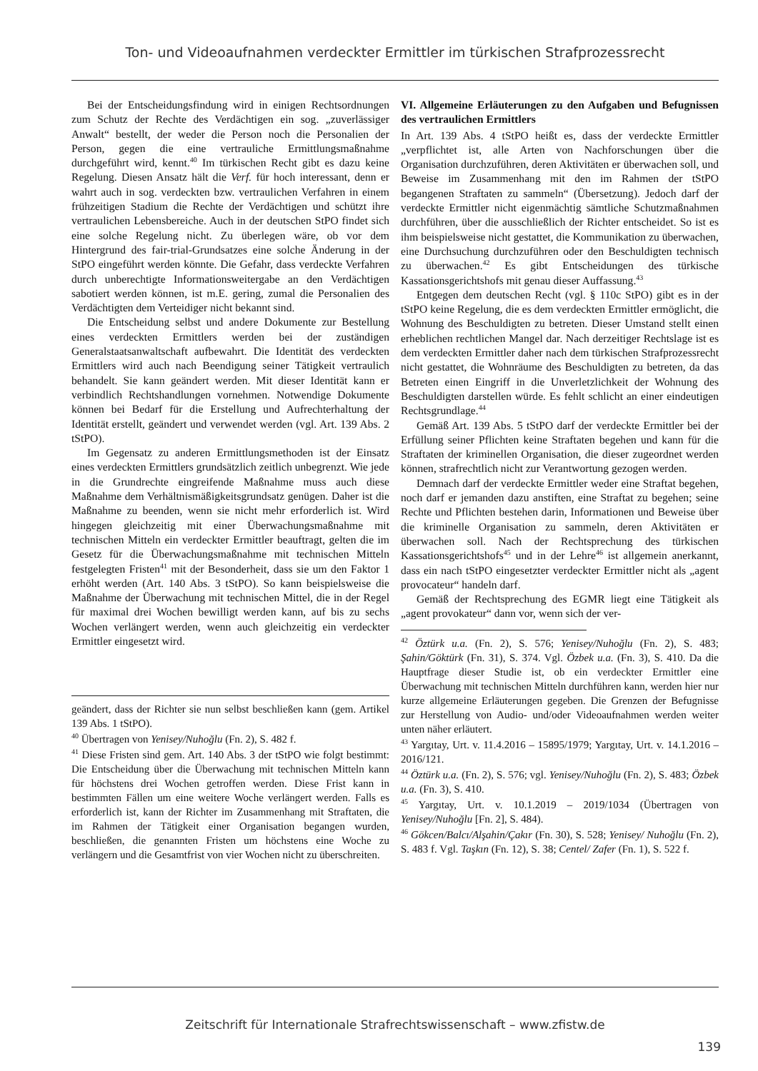Ton- und Videoaufnahmen verdeckter Ermittler im türkischen Strafprozessrecht
Bei der Entscheidungsfindung wird in einigen Rechtsordnungen zum Schutz der Rechte des Verdächtigen ein sog. „zuverlässiger Anwalt“ bestellt, der weder die Person noch die Personalien der Person, gegen die eine vertrauliche Ermittlungsmaßnahme durchgeführt wird, kennt.<sup>40</sup> Im türkischen Recht gibt es dazu keine Regelung. Diesen Ansatz hält die Verf. für hoch interessant, denn er wahrt auch in sog. verdeckten bzw. vertraulichen Verfahren in einem frühzeitigen Stadium die Rechte der Verdächtigen und schützt ihre vertraulichen Lebensbereiche. Auch in der deutschen StPO findet sich eine solche Regelung nicht. Zu überlegen wäre, ob vor dem Hintergrund des fair-trial-Grundsatzes eine solche Änderung in der StPO eingeführt werden könnte. Die Gefahr, dass verdeckte Verfahren durch unberechtigte Informationsweitergabe an den Verdächtigen sabotiert werden können, ist m.E. gering, zumal die Personalien des Verdächtigten dem Verteidiger nicht bekannt sind.
Die Entscheidung selbst und andere Dokumente zur Bestellung eines verdeckten Ermittlers werden bei der zuständigen Generalstaatsanwaltschaft aufbewahrt. Die Identität des verdeckten Ermittlers wird auch nach Beendigung seiner Tätigkeit vertraulich behandelt. Sie kann geändert werden. Mit dieser Identität kann er verbindlich Rechtshandlungen vornehmen. Notwendige Dokumente können bei Bedarf für die Erstellung und Aufrechterhaltung der Identität erstellt, geändert und verwendet werden (vgl. Art. 139 Abs. 2 tStPO).
Im Gegensatz zu anderen Ermittlungsmethoden ist der Einsatz eines verdeckten Ermittlers grundsätzlich zeitlich unbegrenzt. Wie jede in die Grundrechte eingreifende Maßnahme muss auch diese Maßnahme dem Verhältnismäßigkeitsgrundsatz genügen. Daher ist die Maßnahme zu beenden, wenn sie nicht mehr erforderlich ist. Wird hingegen gleichzeitig mit einer Überwachungsmaßnahme mit technischen Mitteln ein verdeckter Ermittler beauftragt, gelten die im Gesetz für die Überwachungsmaßnahme mit technischen Mitteln festgelegten Fristen<sup>41</sup> mit der Besonderheit, dass sie um den Faktor 1 erhöht werden (Art. 140 Abs. 3 tStPO). So kann beispielsweise die Maßnahme der Überwachung mit technischen Mittel, die in der Regel für maximal drei Wochen bewilligt werden kann, auf bis zu sechs Wochen verlängert werden, wenn auch gleichzeitig ein verdeckter Ermittler eingesetzt wird.
geändert, dass der Richter sie nun selbst beschließen kann (gem. Artikel 139 Abs. 1 tStPO).
<sup>40</sup> Übertragen von Yenisey/Nuhoğlu (Fn. 2), S. 482 f.
<sup>41</sup> Diese Fristen sind gem. Art. 140 Abs. 3 der tStPO wie folgt bestimmt: Die Entscheidung über die Überwachung mit technischen Mitteln kann für höchstens drei Wochen getroffen werden. Diese Frist kann in bestimmten Fällen um eine weitere Woche verlängert werden. Falls es erforderlich ist, kann der Richter im Zusammenhang mit Straftaten, die im Rahmen der Tätigkeit einer Organisation begangen wurden, beschließen, die genannten Fristen um höchstens eine Woche zu verlängern und die Gesamtfrist von vier Wochen nicht zu überschreiten.
VI. Allgemeine Erläuterungen zu den Aufgaben und Befugnissen des vertraulichen Ermittlers
In Art. 139 Abs. 4 tStPO heißt es, dass der verdeckte Ermittler „verpflichtet ist, alle Arten von Nachforschungen über die Organisation durchzuführen, deren Aktivitäten er überwachen soll, und Beweise im Zusammenhang mit den im Rahmen der tStPO begangenen Straftaten zu sammeln“ (Übersetzung). Jedoch darf der verdeckte Ermittler nicht eigenmächtig sämtliche Schutzmaßnahmen durchführen, über die ausschließlich der Richter entscheidet. So ist es ihm beispielsweise nicht gestattet, die Kommunikation zu überwachen, eine Durchsuchung durchzuführen oder den Beschuldigten technisch zu überwachen.<sup>42</sup> Es gibt Entscheidungen des türkische Kassationsgerichtshofs mit genau dieser Auffassung.<sup>43</sup>
Entgegen dem deutschen Recht (vgl. § 110c StPO) gibt es in der tStPO keine Regelung, die es dem verdeckten Ermittler ermöglicht, die Wohnung des Beschuldigten zu betreten. Dieser Umstand stellt einen erheblichen rechtlichen Mangel dar. Nach derzeitiger Rechtslage ist es dem verdeckten Ermittler daher nach dem türkischen Strafprozessrecht nicht gestattet, die Wohnräume des Beschuldigten zu betreten, da das Betreten einen Eingriff in die Unverletzlichkeit der Wohnung des Beschuldigten darstellen würde. Es fehlt schlicht an einer eindeutigen Rechtsgrundlage.<sup>44</sup>
Gemäß Art. 139 Abs. 5 tStPO darf der verdeckte Ermittler bei der Erfüllung seiner Pflichten keine Straftaten begehen und kann für die Straftaten der kriminellen Organisation, die dieser zugeordnet werden können, strafrechtlich nicht zur Verantwortung gezogen werden.
Demnach darf der verdeckte Ermittler weder eine Straftat begehen, noch darf er jemanden dazu anstiften, eine Straftat zu begehen; seine Rechte und Pflichten bestehen darin, Informationen und Beweise über die kriminelle Organisation zu sammeln, deren Aktivitäten er überwachen soll. Nach der Rechtsprechung des türkischen Kassationsgerichtshofs<sup>45</sup> und in der Lehre<sup>46</sup> ist allgemein anerkannt, dass ein nach tStPO eingesetzter verdeckter Ermittler nicht als „agent provocateur“ handeln darf.
Gemäß der Rechtsprechung des EGMR liegt eine Tätigkeit als „agent provokateur“ dann vor, wenn sich der ver-
<sup>42</sup> Öztürk u.a. (Fn. 2), S. 576; Yenisey/Nuhoğlu (Fn. 2), S. 483; Şahin/Göktürk (Fn. 31), S. 374. Vgl. Özbek u.a. (Fn. 3), S. 410. Da die Hauptfrage dieser Studie ist, ob ein verdeckter Ermittler eine Überwachung mit technischen Mitteln durchführen kann, werden hier nur kurze allgemeine Erläuterungen gegeben. Die Grenzen der Befugnisse zur Herstellung von Audio- und/oder Videoaufnahmen werden weiter unten näher erläutert.
<sup>43</sup> Yargıtay, Urt. v. 11.4.2016 – 15895/1979; Yargıtay, Urt. v. 14.1.2016 – 2016/121.
<sup>44</sup> Öztürk u.a. (Fn. 2), S. 576; vgl. Yenisey/Nuhoğlu (Fn. 2), S. 483; Özbek u.a. (Fn. 3), S. 410.
<sup>45</sup> Yargıtay, Urt. v. 10.1.2019 – 2019/1034 (Übertragen von Yenisey/Nuhoğlu [Fn. 2], S. 484).
<sup>46</sup> Gökcen/Balcı/Alşahin/Çakır (Fn. 30), S. 528; Yenisey/ Nuhoğlu (Fn. 2), S. 483 f. Vgl. Taşkın (Fn. 12), S. 38; Centel/ Zafer (Fn. 1), S. 522 f.
Zeitschrift für Internationale Strafrechtswissenschaft – www.zfistw.de
139